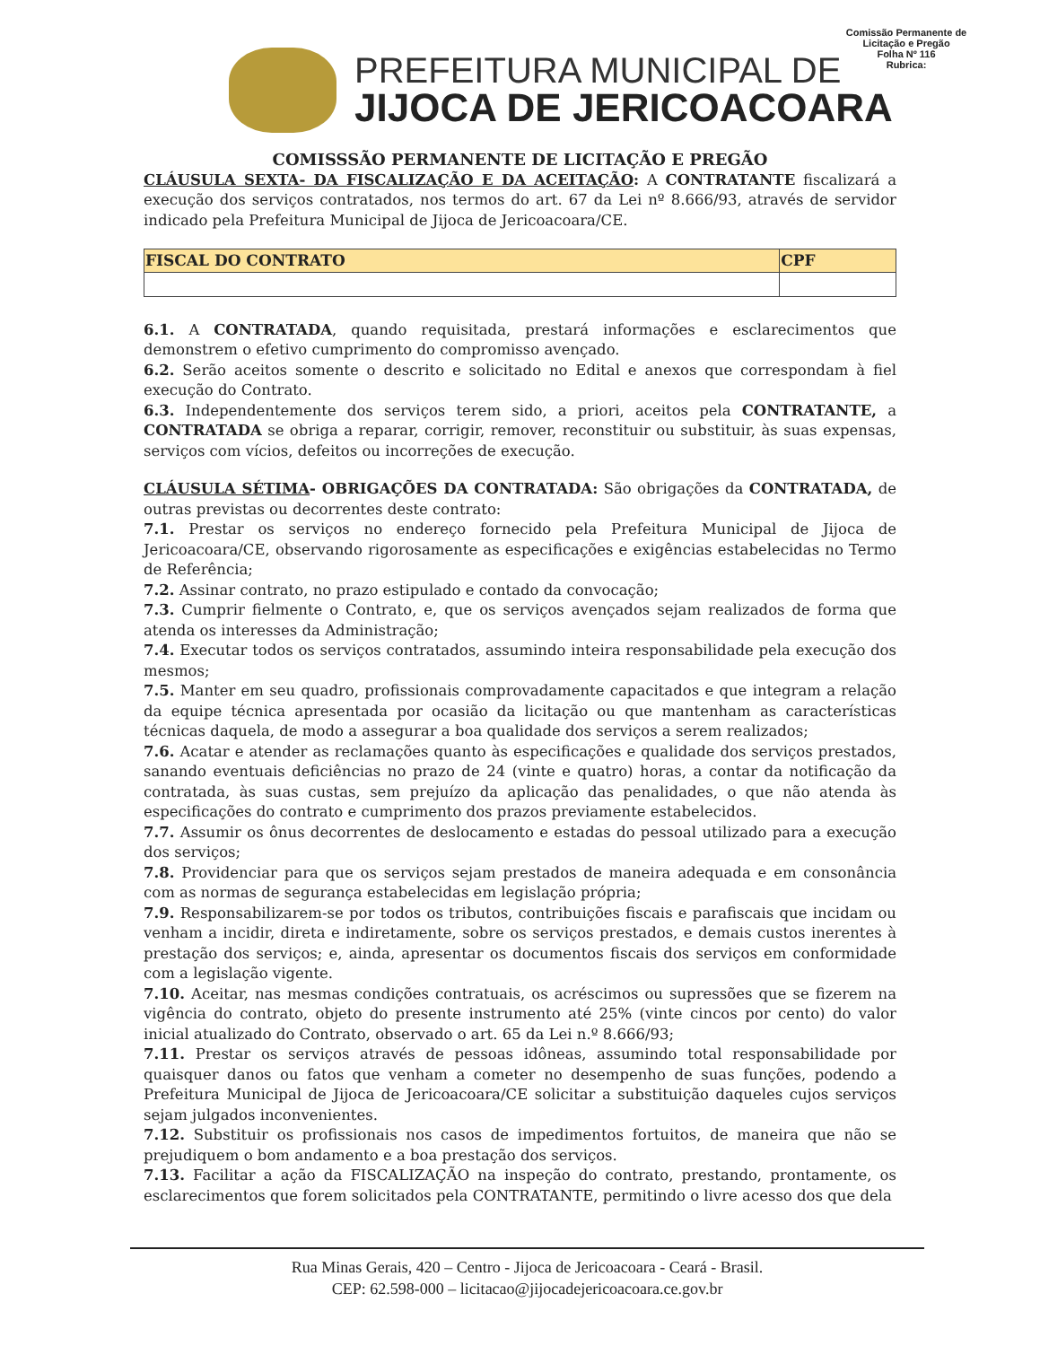PREFEITURA MUNICIPAL DE
JIJOCA DE JERICOACOARA
Comissão Permanente de Licitação e Pregão
Folha Nº 116
Rubrica:
COMISSSÃO PERMANENTE DE LICITAÇÃO E PREGÃO
CLÁUSULA SEXTA- DA FISCALIZAÇÃO E DA ACEITAÇÃO: A CONTRATANTE fiscalizará a execução dos serviços contratados, nos termos do art. 67 da Lei nº 8.666/93, através de servidor indicado pela Prefeitura Municipal de Jijoca de Jericoacoara/CE.
| FISCAL DO CONTRATO | CPF |
| --- | --- |
6.1. A CONTRATADA, quando requisitada, prestará informações e esclarecimentos que demonstrem o efetivo cumprimento do compromisso avençado.
6.2. Serão aceitos somente o descrito e solicitado no Edital e anexos que correspondam à fiel execução do Contrato.
6.3. Independentemente dos serviços terem sido, a priori, aceitos pela CONTRATANTE, a CONTRATADA se obriga a reparar, corrigir, remover, reconstituir ou substituir, às suas expensas, serviços com vícios, defeitos ou incorreções de execução.
CLÁUSULA SÉTIMA- OBRIGAÇÕES DA CONTRATADA: São obrigações da CONTRATADA, de outras previstas ou decorrentes deste contrato:
7.1. Prestar os serviços no endereço fornecido pela Prefeitura Municipal de Jijoca de Jericoacoara/CE, observando rigorosamente as especificações e exigências estabelecidas no Termo de Referência;
7.2. Assinar contrato, no prazo estipulado e contado da convocação;
7.3. Cumprir fielmente o Contrato, e, que os serviços avençados sejam realizados de forma que atenda os interesses da Administração;
7.4. Executar todos os serviços contratados, assumindo inteira responsabilidade pela execução dos mesmos;
7.5. Manter em seu quadro, profissionais comprovadamente capacitados e que integram a relação da equipe técnica apresentada por ocasião da licitação ou que mantenham as características técnicas daquela, de modo a assegurar a boa qualidade dos serviços a serem realizados;
7.6. Acatar e atender as reclamações quanto às especificações e qualidade dos serviços prestados, sanando eventuais deficiências no prazo de 24 (vinte e quatro) horas, a contar da notificação da contratada, às suas custas, sem prejuízo da aplicação das penalidades, o que não atenda às especificações do contrato e cumprimento dos prazos previamente estabelecidos.
7.7. Assumir os ônus decorrentes de deslocamento e estadas do pessoal utilizado para a execução dos serviços;
7.8. Providenciar para que os serviços sejam prestados de maneira adequada e em consonância com as normas de segurança estabelecidas em legislação própria;
7.9. Responsabilizarem-se por todos os tributos, contribuições fiscais e parafiscais que incidam ou venham a incidir, direta e indiretamente, sobre os serviços prestados, e demais custos inerentes à prestação dos serviços; e, ainda, apresentar os documentos fiscais dos serviços em conformidade com a legislação vigente.
7.10. Aceitar, nas mesmas condições contratuais, os acréscimos ou supressões que se fizerem na vigência do contrato, objeto do presente instrumento até 25% (vinte cincos por cento) do valor inicial atualizado do Contrato, observado o art. 65 da Lei n.º 8.666/93;
7.11. Prestar os serviços através de pessoas idôneas, assumindo total responsabilidade por quaisquer danos ou fatos que venham a cometer no desempenho de suas funções, podendo a Prefeitura Municipal de Jijoca de Jericoacoara/CE solicitar a substituição daqueles cujos serviços sejam julgados inconvenientes.
7.12. Substituir os profissionais nos casos de impedimentos fortuitos, de maneira que não se prejudiquem o bom andamento e a boa prestação dos serviços.
7.13. Facilitar a ação da FISCALIZAÇÃO na inspeção do contrato, prestando, prontamente, os esclarecimentos que forem solicitados pela CONTRATANTE, permitindo o livre acesso dos que dela
Rua Minas Gerais, 420 – Centro - Jijoca de Jericoacoara - Ceará - Brasil.
CEP: 62.598-000 – licitacao@jijocadejericoacoara.ce.gov.br